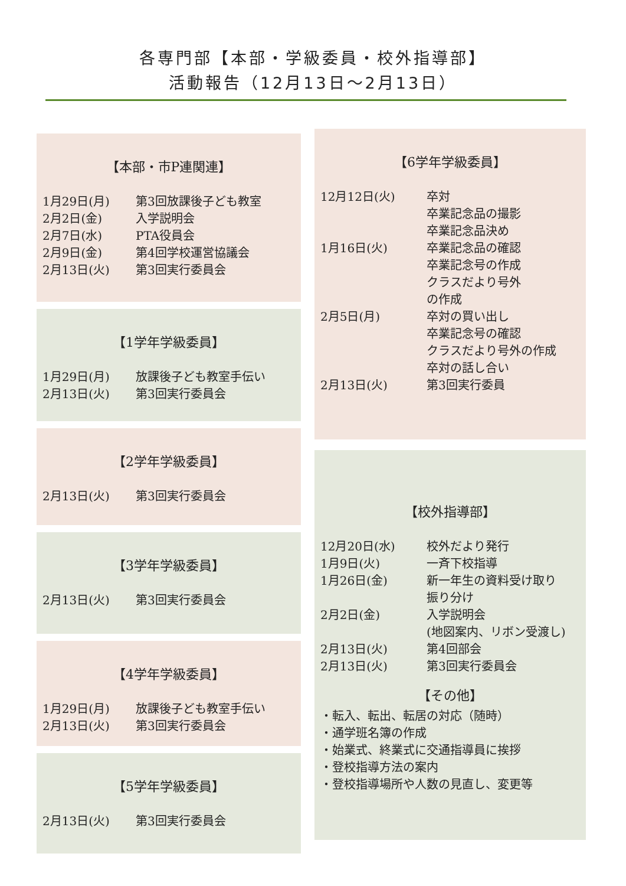各専門部【本部・学級委員・校外指導部】
活動報告（12月13日～2月13日）
【本部・市P連関連】
| 1月29日(月) | 第3回放課後子ども教室 |
| 2月2日(金) | 入学説明会 |
| 2月7日(水) | PTA役員会 |
| 2月9日(金) | 第4回学校運営協議会 |
| 2月13日(火) | 第3回実行委員会 |
【1学年学級委員】
| 1月29日(月) | 放課後子ども教室手伝い |
| 2月13日(火) | 第3回実行委員会 |
【2学年学級委員】
| 2月13日(火) | 第3回実行委員会 |
【3学年学級委員】
| 2月13日(火) | 第3回実行委員会 |
【4学年学級委員】
| 1月29日(月) | 放課後子ども教室手伝い |
| 2月13日(火) | 第3回実行委員会 |
【5学年学級委員】
| 2月13日(火) | 第3回実行委員会 |
【6学年学級委員】
| 12月12日(火) | 卒対 卒業記念品の撮影 卒業記念品決め |
| 1月16日(火) | 卒業記念品の確認 卒業記念号の作成 クラスだより号外 の作成 |
| 2月5日(月) | 卒対の買い出し 卒業記念号の確認 クラスだより号外の作成 卒対の話し合い |
| 2月13日(火) | 第3回実行委員 |
【校外指導部】
| 12月20日(水) | 校外だより発行 |
| 1月9日(火) | 一斉下校指導 |
| 1月26日(金) | 新一年生の資料受け取り 振り分け |
| 2月2日(金) | 入学説明会 (地図案内、リボン受渡し) |
| 2月13日(火) | 第4回部会 |
| 2月13日(火) | 第3回実行委員会 |
【その他】
・転入、転出、転居の対応（随時）
・通学班名簿の作成
・始業式、終業式に交通指導員に挨拶
・登校指導方法の案内
・登校指導場所や人数の見直し、変更等